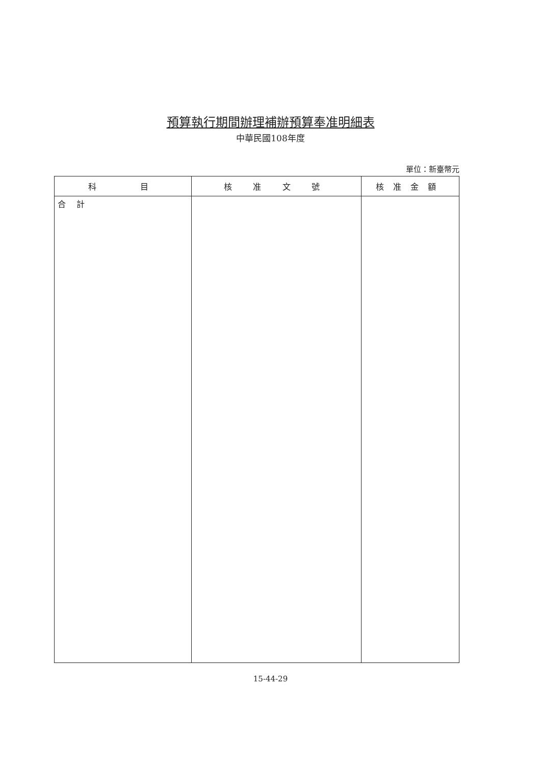預算執行期間辦理補辦預算奉准明細表
中華民國108年度
單位：新臺幣元
| 科 目 | 核 准 文 號 | 核准金額 |
| --- | --- | --- |
| 合 計 | | |
15-44-29